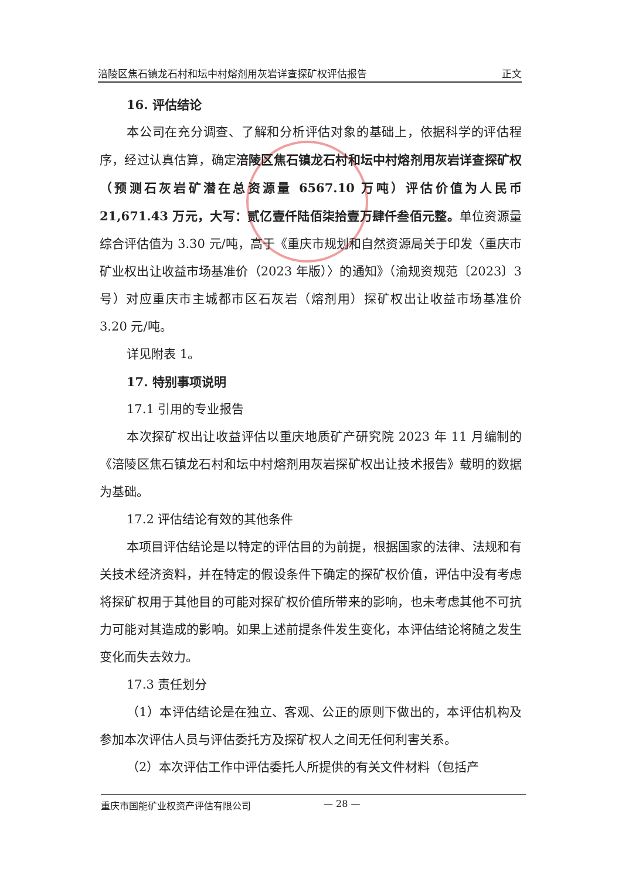涪陵区焦石镇龙石村和坛中村熔剂用灰岩详查探矿权评估报告 正文
16. 评估结论
本公司在充分调查、了解和分析评估对象的基础上，依据科学的评估程序，经过认真估算，确定涪陵区焦石镇龙石村和坛中村熔剂用灰岩详查探矿权（预测石灰岩矿潜在总资源量 6567.10 万吨）评估价值为人民币 21,671.43 万元，大写：贰亿壹仟陆佰柒拾壹万肆仟叁佰元整。单位资源量综合评估值为 3.30 元/吨，高于《重庆市规划和自然资源局关于印发〈重庆市矿业权出让收益市场基准价（2023 年版）〉的通知》（渝规资规范〔2023〕3 号）对应重庆市主城都市区石灰岩（熔剂用）探矿权出让收益市场基准价 3.20 元/吨。
详见附表 1。
17. 特别事项说明
17.1 引用的专业报告
本次探矿权出让收益评估以重庆地质矿产研究院 2023 年 11 月编制的《涪陵区焦石镇龙石村和坛中村熔剂用灰岩探矿权出让技术报告》载明的数据为基础。
17.2 评估结论有效的其他条件
本项目评估结论是以特定的评估目的为前提，根据国家的法律、法规和有关技术经济资料，并在特定的假设条件下确定的探矿权价值，评估中没有考虑将探矿权用于其他目的可能对探矿权价值所带来的影响，也未考虑其他不可抗力可能对其造成的影响。如果上述前提条件发生变化，本评估结论将随之发生变化而失去效力。
17.3 责任划分
（1）本评估结论是在独立、客观、公正的原则下做出的，本评估机构及参加本次评估人员与评估委托方及探矿权人之间无任何利害关系。
（2）本次评估工作中评估委托人所提供的有关文件材料（包括产
重庆市国能矿业权资产评估有限公司 — 28 —